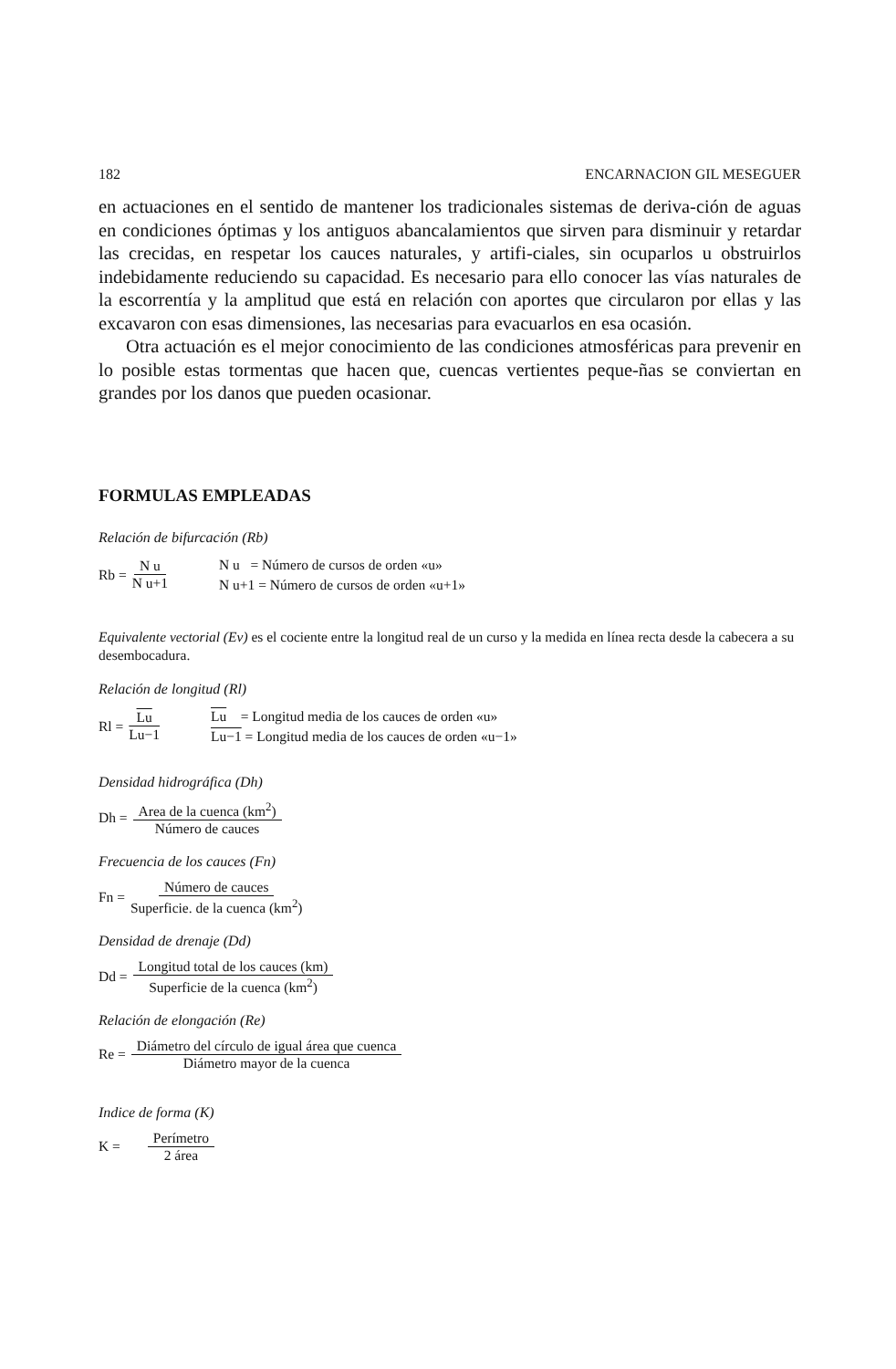182 ENCARNACION GIL MESEGUER
en actuaciones en el sentido de mantener los tradicionales sistemas de deriva-ción de aguas en condiciones óptimas y los antiguos abancalamientos que sirven para disminuir y retardar las crecidas, en respetar los cauces naturales, y artifi-ciales, sin ocuparlos u obstruirlos indebidamente reduciendo su capacidad. Es necesario para ello conocer las vías naturales de la escorrentía y la amplitud que está en relación con aportes que circularon por ellas y las excavaron con esas dimensiones, las necesarias para evacuarlos en esa ocasión.
Otra actuación es el mejor conocimiento de las condiciones atmosféricas para prevenir en lo posible estas tormentas que hacen que, cuencas vertientes peque-ñas se conviertan en grandes por los danos que pueden ocasionar.
FORMULAS EMPLEADAS
Relación de bifurcación (Rb)
Rb = N u N u+1
N u = Número de cursos de orden «u»
N u+1 = Número de cursos de orden «u+1»
Equivalente vectorial (Ev) es el cociente entre la longitud real de un curso y la medida en línea recta desde la cabecera a su desembocadura.
Relación de longitud (Rl)
Rl = Lu Lu−1
Lu = Longitud media de los cauces de orden «u»
Lu−1 = Longitud media de los cauces de orden «u−1»
Densidad hidrográfica (Dh)
Dh = Area de la cuenca (km<sup>2</sup>) Número de cauces
Frecuencia de los cauces (Fn)
Fn = Número de cauces Superficie. de la cuenca (km<sup>2</sup>)
Densidad de drenaje (Dd)
Dd = Longitud total de los cauces (km) Superficie de la cuenca (km<sup>2</sup>)
Relación de elongación (Re)
Re = Diámetro del círculo de igual área que cuenca Diámetro mayor de la cuenca
Indice de forma (K)
K = Perímetro 2 área